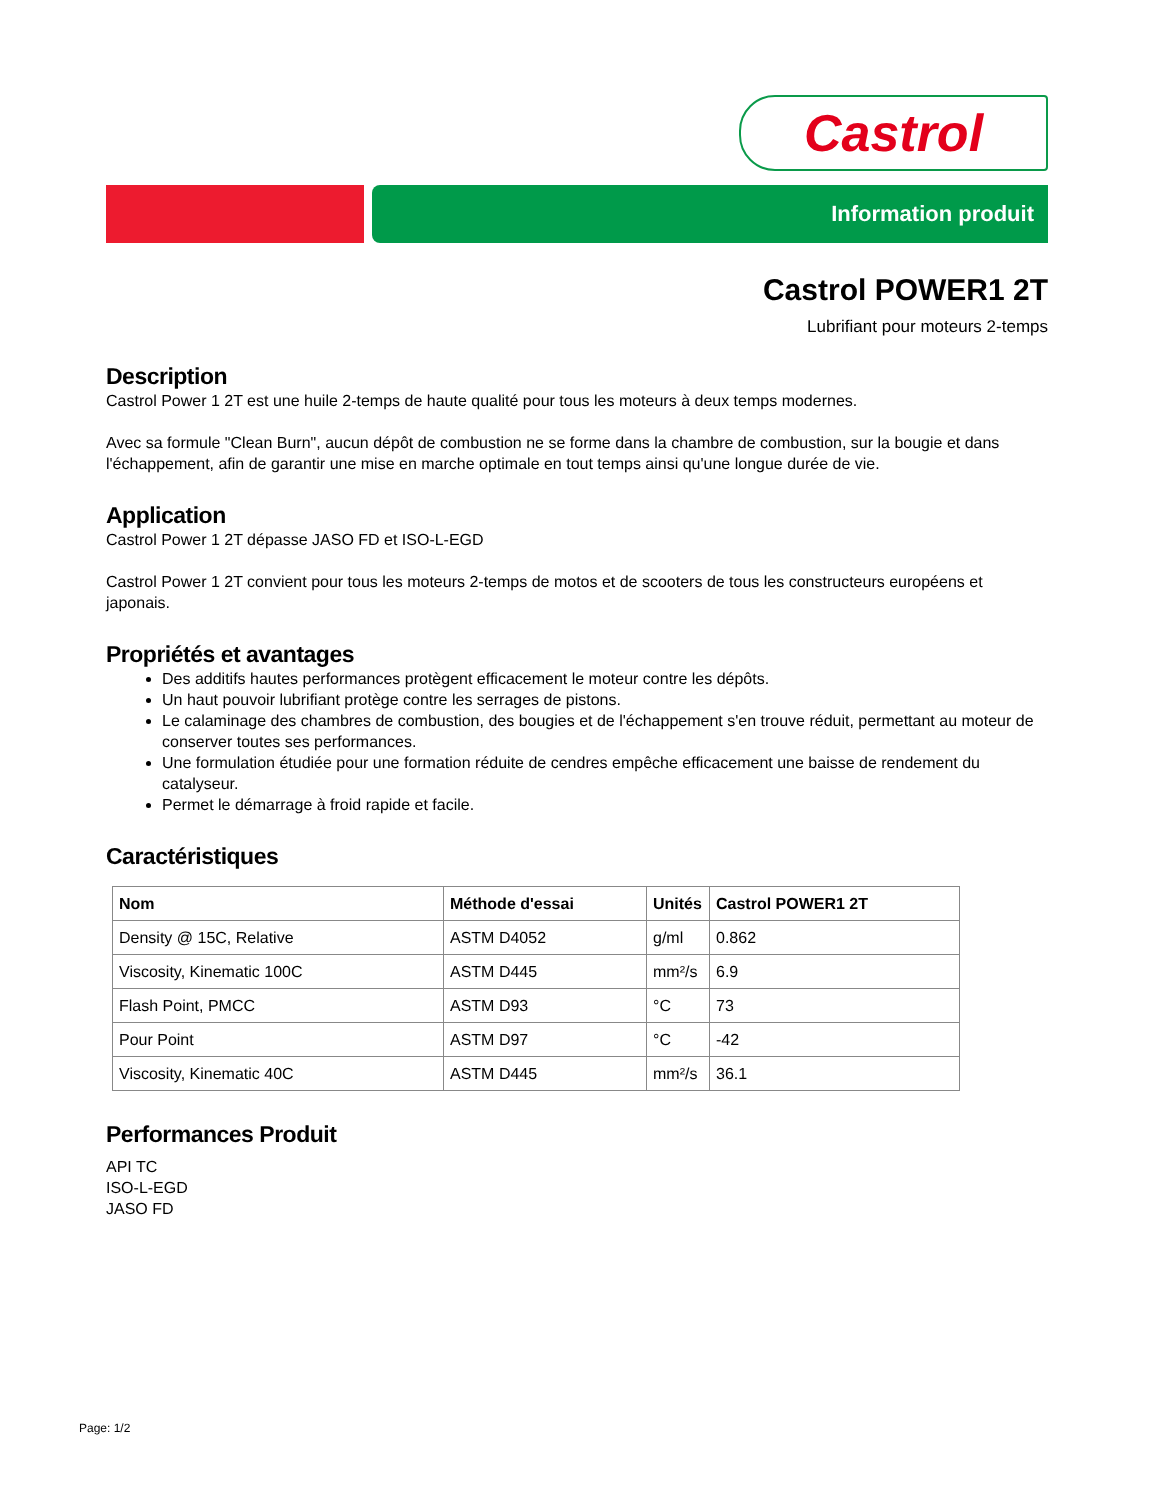Castrol
Information produit
Castrol POWER1 2T
Lubrifiant pour moteurs 2-temps
Description
Castrol Power 1 2T est une huile 2-temps de haute qualité pour tous les moteurs à deux temps modernes.
Avec sa formule "Clean Burn", aucun dépôt de combustion ne se forme dans la chambre de combustion, sur la bougie et dans l'échappement, afin de garantir une mise en marche optimale en tout temps ainsi qu'une longue durée de vie.
Application
Castrol Power 1 2T dépasse JASO FD et ISO-L-EGD
Castrol Power 1 2T convient pour tous les moteurs 2-temps de motos et de scooters de tous les constructeurs européens et japonais.
Propriétés et avantages
Des additifs hautes performances protègent efficacement le moteur contre les dépôts.
Un haut pouvoir lubrifiant protège contre les serrages de pistons.
Le calaminage des chambres de combustion, des bougies et de l'échappement s'en trouve réduit, permettant au moteur de conserver toutes ses performances.
Une formulation étudiée pour une formation réduite de cendres empêche efficacement une baisse de rendement du catalyseur.
Permet le démarrage à froid rapide et facile.
Caractéristiques
| Nom | Méthode d'essai | Unités | Castrol POWER1 2T |
| --- | --- | --- | --- |
| Density @ 15C, Relative | ASTM D4052 | g/ml | 0.862 |
| Viscosity, Kinematic 100C | ASTM D445 | mm²/s | 6.9 |
| Flash Point, PMCC | ASTM D93 | °C | 73 |
| Pour Point | ASTM D97 | °C | -42 |
| Viscosity, Kinematic 40C | ASTM D445 | mm²/s | 36.1 |
Performances Produit
API TC
ISO-L-EGD
JASO FD
Page: 1/2